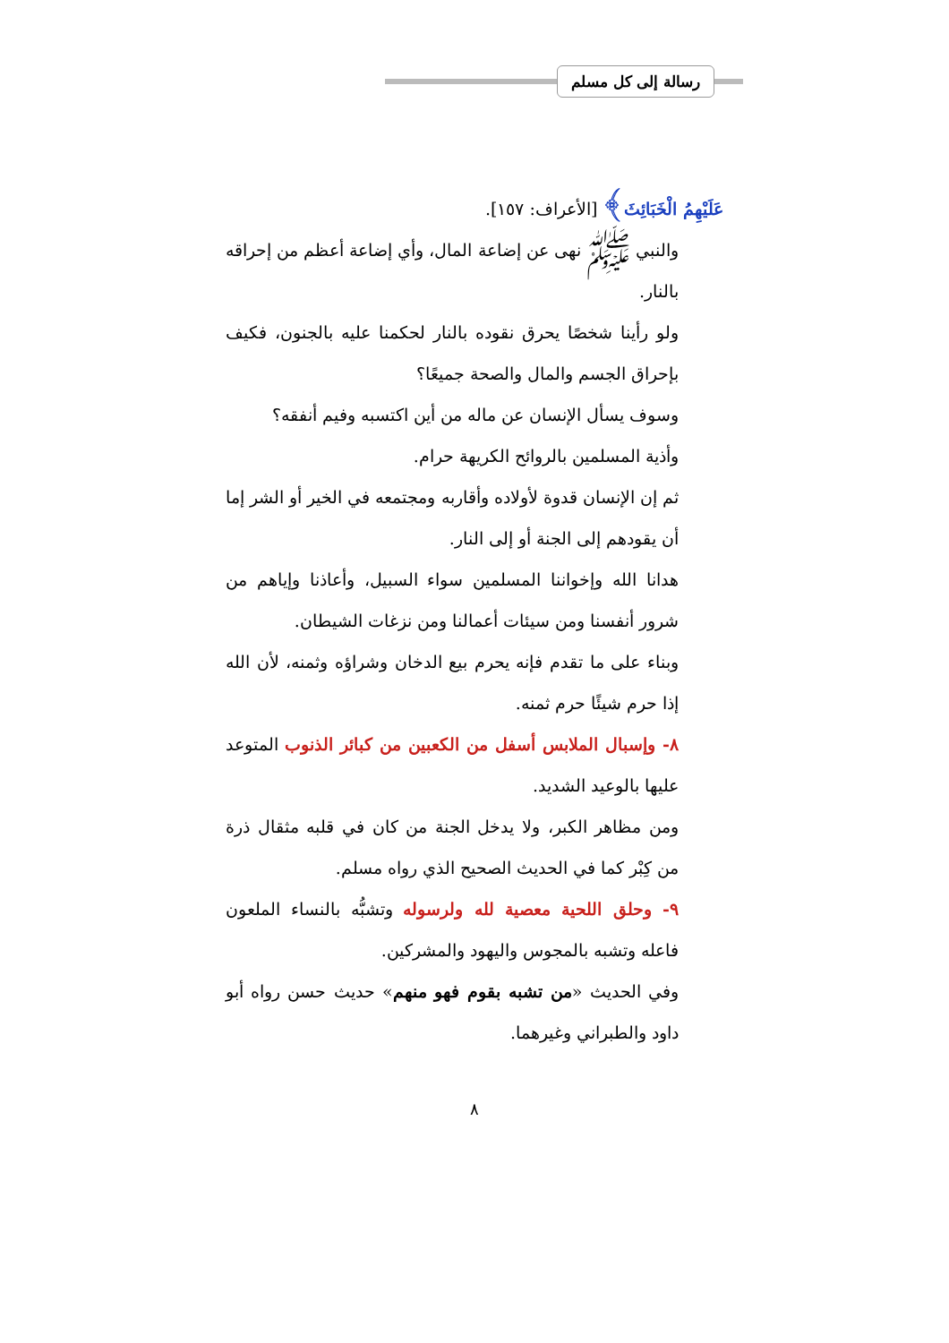رسالة إلى كل مسلم
عَلَيْهِمُ الْخَبَائِثَ﴾ [الأعراف: ١٥٧].
والنبي ﷺ نهى عن إضاعة المال، وأي إضاعة أعظم من إحراقه بالنار.
ولو رأينا شخصًا يحرق نقوده بالنار لحكمنا عليه بالجنون، فكيف بإحراق الجسم والمال والصحة جميعًا؟
وسوف يسأل الإنسان عن ماله من أين اكتسبه وفيم أنفقه؟
وأذية المسلمين بالروائح الكريهة حرام.
ثم إن الإنسان قدوة لأولاده وأقاربه ومجتمعه في الخير أو الشر إما أن يقودهم إلى الجنة أو إلى النار.
هدانا الله وإخواننا المسلمين سواء السبيل، وأعاذنا وإياهم من شرور أنفسنا ومن سيئات أعمالنا ومن نزغات الشيطان.
وبناء على ما تقدم فإنه يحرم بيع الدخان وشراؤه وثمنه، لأن الله إذا حرم شيئًا حرم ثمنه.
٨- وإسبال الملابس أسفل من الكعبين من كبائر الذنوب المتوعد عليها بالوعيد الشديد.
ومن مظاهر الكبر، ولا يدخل الجنة من كان في قلبه مثقال ذرة من كِبْر كما في الحديث الصحيح الذي رواه مسلم.
٩- وحلق اللحية معصية لله ولرسوله وتشبُّه بالنساء الملعون فاعله وتشبه بالمجوس واليهود والمشركين.
وفي الحديث «من تشبه بقوم فهو منهم» حديث حسن رواه أبو داود والطبراني وغيرهما.
٨